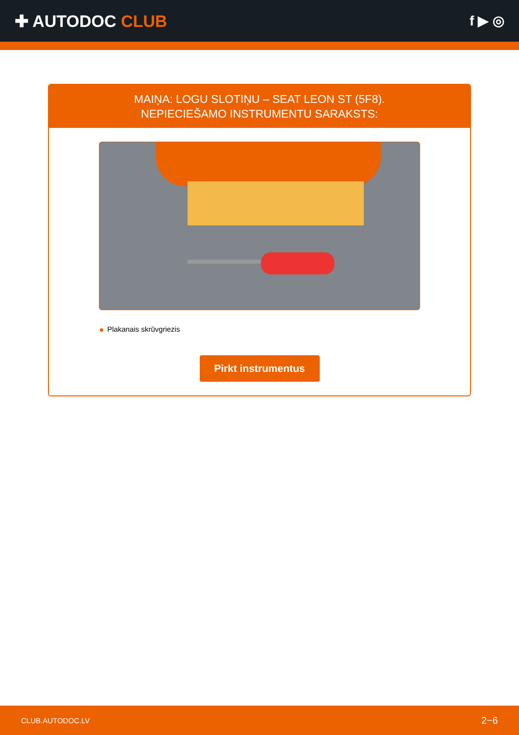✚ AUTODOC CLUB
f ▶ ◎
MAIŅA: LOGU SLOTIŅU – SEAT LEON ST (5F8).
NEPIECIEŠAMO INSTRUMENTU SARAKSTS:
Plakanais skrūvgriezis
Pirkt instrumentus
CLUB.AUTODOC.LV 2−6